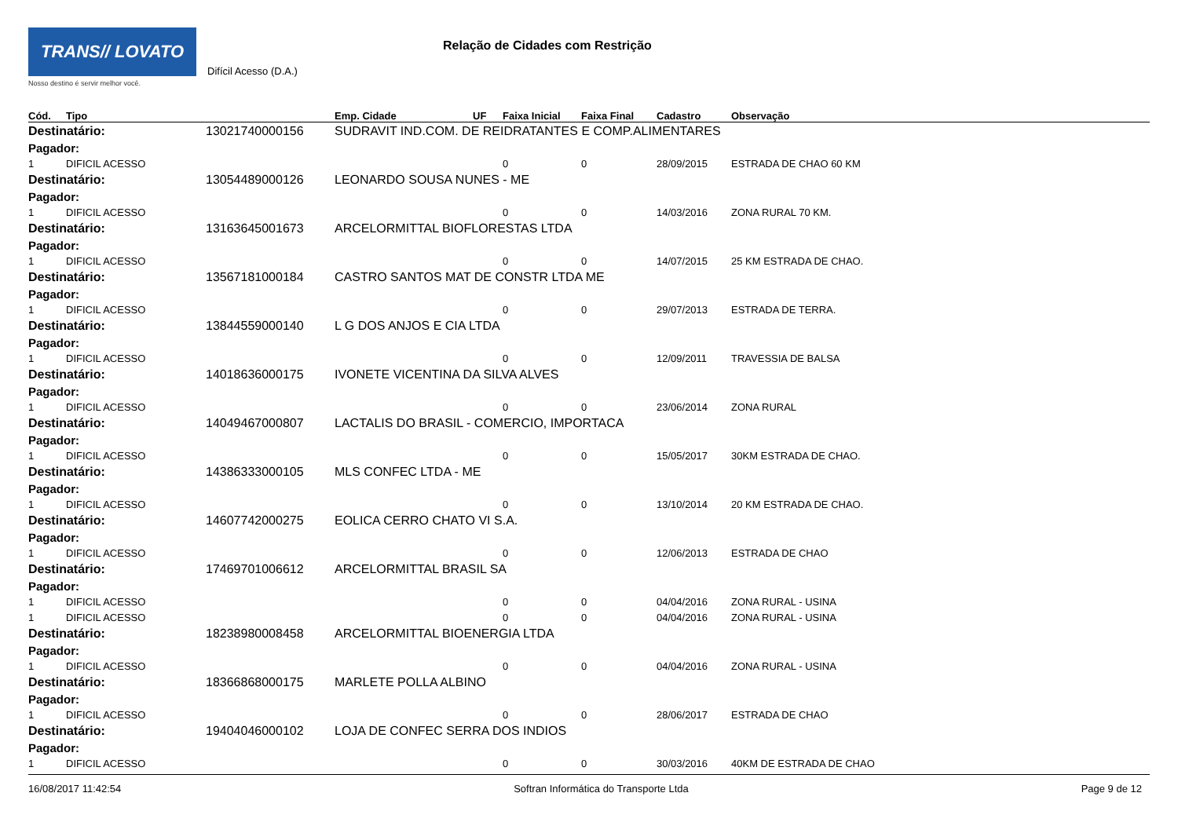TRANS// LOVATO
Nosso destino é servir melhor você.
Relação de Cidades com Restrição
Difícil Acesso (D.A.)
| Cód. | Tipo | | Emp. Cidade | UF | Faixa Inicial | Faixa Final | Cadastro | Observação |
| --- | --- | --- | --- | --- | --- | --- | --- | --- |
| Destinatário: | | 13021740000156 | SUDRAVIT IND.COM. DE REIDRATANTES E COMP.ALIMENTARES | | | | | |
| Pagador: | | | | | | | | |
| 1 | DIFICIL ACESSO | | | | 0 | 0 | 28/09/2015 | ESTRADA DE CHAO 60 KM |
| Destinatário: | | 13054489000126 | LEONARDO SOUSA NUNES - ME | | | | | |
| Pagador: | | | | | | | | |
| 1 | DIFICIL ACESSO | | | | 0 | 0 | 14/03/2016 | ZONA RURAL 70 KM. |
| Destinatário: | | 13163645001673 | ARCELORMITTAL BIOFLORESTAS LTDA | | | | | |
| Pagador: | | | | | | | | |
| 1 | DIFICIL ACESSO | | | | 0 | 0 | 14/07/2015 | 25 KM ESTRADA DE CHAO. |
| Destinatário: | | 13567181000184 | CASTRO SANTOS MAT DE CONSTR LTDA ME | | | | | |
| Pagador: | | | | | | | | |
| 1 | DIFICIL ACESSO | | | | 0 | 0 | 29/07/2013 | ESTRADA DE TERRA. |
| Destinatário: | | 13844559000140 | L G DOS ANJOS E CIA LTDA | | | | | |
| Pagador: | | | | | | | | |
| 1 | DIFICIL ACESSO | | | | 0 | 0 | 12/09/2011 | TRAVESSIA DE BALSA |
| Destinatário: | | 14018636000175 | IVONETE VICENTINA DA SILVA ALVES | | | | | |
| Pagador: | | | | | | | | |
| 1 | DIFICIL ACESSO | | | | 0 | 0 | 23/06/2014 | ZONA RURAL |
| Destinatário: | | 14049467000807 | LACTALIS DO BRASIL - COMERCIO, IMPORTACA | | | | | |
| Pagador: | | | | | | | | |
| 1 | DIFICIL ACESSO | | | | 0 | 0 | 15/05/2017 | 30KM ESTRADA DE CHAO. |
| Destinatário: | | 14386333000105 | MLS CONFEC LTDA - ME | | | | | |
| Pagador: | | | | | | | | |
| 1 | DIFICIL ACESSO | | | | 0 | 0 | 13/10/2014 | 20 KM ESTRADA DE CHAO. |
| Destinatário: | | 14607742000275 | EOLICA CERRO CHATO VI S.A. | | | | | |
| Pagador: | | | | | | | | |
| 1 | DIFICIL ACESSO | | | | 0 | 0 | 12/06/2013 | ESTRADA DE CHAO |
| Destinatário: | | 17469701006612 | ARCELORMITTAL BRASIL SA | | | | | |
| Pagador: | | | | | | | | |
| 1 | DIFICIL ACESSO | | | | 0 | 0 | 04/04/2016 | ZONA RURAL - USINA |
| 1 | DIFICIL ACESSO | | | | 0 | 0 | 04/04/2016 | ZONA RURAL - USINA |
| Destinatário: | | 18238980008458 | ARCELORMITTAL BIOENERGIA LTDA | | | | | |
| Pagador: | | | | | | | | |
| 1 | DIFICIL ACESSO | | | | 0 | 0 | 04/04/2016 | ZONA RURAL - USINA |
| Destinatário: | | 18366868000175 | MARLETE POLLA ALBINO | | | | | |
| Pagador: | | | | | | | | |
| 1 | DIFICIL ACESSO | | | | 0 | 0 | 28/06/2017 | ESTRADA DE CHAO |
| Destinatário: | | 19404046000102 | LOJA DE CONFEC SERRA DOS INDIOS | | | | | |
| Pagador: | | | | | | | | |
| 1 | DIFICIL ACESSO | | | | 0 | 0 | 30/03/2016 | 40KM DE ESTRADA DE CHAO |
16/08/2017 11:42:54 Softran Informática do Transporte Ltda Page 9 de 12